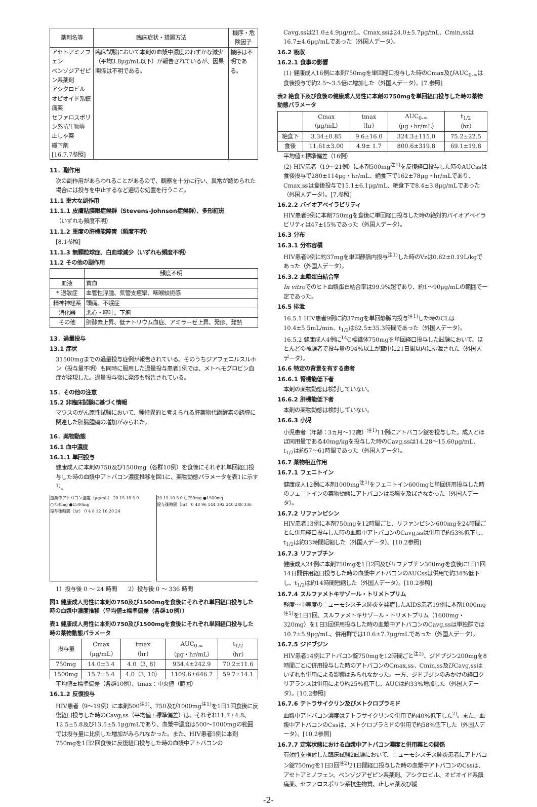| 薬剤名等 | 臨床症状・措置方法 | 機序・危険因子 |
| --- | --- | --- |
| アセトアミノフェン ベンゾジアゼピン系薬剤 アシクロビル オピオイド系鎮痛薬 セファロスポリン系抗生物質 止しゃ薬 緩下剤 [16.7.7参照] | 臨床試験において本剤の血漿中濃度のわずかな減少（平均3.8μg/mL以下）が報告されているが、因果関係は不明である。 | 機序は不明である。 |
11．副作用
次の副作用があらわれることがあるので、観察を十分に行い、異常が認められた場合には投与を中止するなど適切な処置を行うこと。
11.1 重大な副作用
11.1.1 皮膚粘膜眼症候群（Stevens-Johnson症候群）、多形紅斑
（いずれも頻度不明）
11.1.2 重度の肝機能障害（頻度不明）
[8.1参照]
11.1.3 無顆粒球症、白血球減少（いずれも頻度不明）
11.2 その他の副作用
| | 頻度不明 |
| --- | --- |
| 血液 | 貧血 |
| * 過敏症 | 血管性浮腫、気管支痙攣、咽喉絞扼感 |
| 精神神経系 | 頭痛、不眠症 |
| 消化器 | 悪心・嘔吐、下痢 |
| その他 | 肝酵素上昇、低ナトリウム血症、アミラーゼ上昇、発疹、発熱 |
13．過量投与
13.1 症状
31500mgまでの過量投与症例が報告されている。そのうちジアフェニルスルホン（投与量不明）も同時に服用した過量投与患者1例では、メトヘモグロビン血症が発現した。過量投与後に発疹も報告されている。
15．その他の注意
15.2 非臨床試験に基づく情報
マウスのがん原性試験において、種特異的と考えられる肝薬物代謝酵素の誘導に関連した肝臓腫瘍の増加がみられた。
16．薬物動態
16.1 血中濃度
16.1.1 単回投与
健康成人に本剤の750及び1500mg（各群10例）を食後にそれぞれ単回経口投与した時の血漿中アトバコン濃度推移を図1に、薬物動態パラメータを表1に示す<sup>1)</sup>。
血漿中アトバコン濃度（μg/mL） 20 15 10 5 0 ○750mg ●1500mg
投与後時間（hr） 0 4 8 12 16 20 24
20 15 10 5 0 ○750mg ●1500mg
投与後時間（hr） 0 48 96 144 192 240 288 336
1）投与後 0 ～ 24 時間　　2）投与後 0 ～ 336 時間
図1 健康成人男性に本剤の750及び1500mgを食後にそれぞれ単回経口投与した時の血漿中濃度推移（平均値±標準偏差（各群10例））
表1 健康成人男性に本剤の750及び1500mgを食後にそれぞれ単回経口投与した時の薬物動態パラメータ
| 投与量 | Cmax （μg/mL） | tmax （hr） | AUC<sub>0-∞</sub> （μg・hr/mL） | t<sub>1/2</sub> （hr） |
| --- | --- | --- | --- | --- |
| 750mg | 14.0±3.4 | 4.0（3, 8） | 934.4±242.9 | 70.2±11.6 |
| 1500mg | 15.7±5.4 | 4.0（3, 10） | 1109.6±646.7 | 59.7±14.1 |
平均値±標準偏差（各群10例）、tmax：中央値（範囲）
16.1.2 反復投与
HIV患者（9～19例）に本剤500<sup>注1)</sup>、750及び1000mg<sup>注1)</sup>を1日1回食後に反復経口投与した時のCavg,ss（平均値±標準偏差）は、それぞれ11.7±4.8、12.5±5.8及び13.5±5.1μg/mLであり、血漿中濃度は500～1000mgの範囲では投与量に比例した増加がみられなかった。また、HIV患者5例に本剤750mgを1日2回食後に反復経口投与した時の血漿中アトバコンの
Cavg,ssは21.0±4.9μg/mL、Cmax,ssは24.0±5.7μg/mL、Cmin,ssは16.7±4.6μg/mLであった（外国人データ）。
16.2 吸収
16.2.1 食事の影響
(1) 健康成人16例に本剤750mgを単回経口投与した時のCmax及びAUC<sub>0-∞</sub>は食後投与で約2.5～3.5倍に増加した（外国人データ）。[7.参照]
表2 絶食下及び食後の健康成人男性に本剤の750mgを単回経口投与した時の薬物動態パラメータ
| | Cmax （μg/mL） | tmax （hr） | AUC<sub>0-∞</sub> （μg・hr/mL） | t<sub>1/2</sub> （hr） |
| --- | --- | --- | --- | --- |
| 絶食下 | 3.34±0.85 | 9.6±16.0 | 324.3±115.0 | 75.2±22.5 |
| 食後 | 11.61±3.00 | 4.9± 1.7 | 800.6±319.8 | 69.1±19.8 |
平均値±標準偏差（16例）
(2) HIV患者（19～21例）に本剤500mg<sup>注1)</sup>を反復経口投与した時のAUCssは食後投与で280±114μg・hr/mL、絶食下で162±78μg・hr/mLであり、Cmax,ssは食後投与で15.1±6.1μg/mL、絶食下で8.4±3.8μg/mLであった（外国人データ）。[7.参照]
16.2.2 バイオアベイラビリティ
HIV患者9例に本剤750mgを食後に単回経口投与した時の絶対的バイオアベイラビリティは47±15%であった（外国人データ）。
16.3 分布
16.3.1 分布容積
HIV患者9例に約37mgを単回静脈内投与<sup>注1)</sup>した時のVzは0.62±0.19L/kgであった（外国人データ）。
16.3.2 血漿蛋白結合率
In vitroでのヒト血漿蛋白結合率は99.9%超であり、約1～90μg/mLの範囲で一定であった。
16.5 排泄
16.5.1 HIV患者9例に約37mgを単回静脈内投与<sup>注1)</sup>した時のCLは10.4±5.5mL/min、t<sub>1/2</sub>は62.5±35.3時間であった（外国人データ）。
16.5.2 健康成人4例に<sup>14</sup>C標識体750mgを単回経口投与した試験において、ほとんどの被験者で投与量の94%以上が糞中に21日間以内に排泄された（外国人データ）。
16.6 特定の背景を有する患者
16.6.1 腎機能低下者
本剤の薬物動態は検討していない。
16.6.2 肝機能低下者
本剤の薬物動態は検討していない。
16.6.3 小児
小児患者（年齢：3ヵ月～12歳）<sup>注1)</sup>11例にアトバコン錠を投与した。成人とほぼ同用量である40mg/kgを投与した時のCavg,ssは14.28～15.60μg/mL、t<sub>1/2</sub>は約57～61時間であった（外国人データ）。
16.7 薬物相互作用
16.7.1 フェニトイン
健康成人12例に本剤1000mg<sup>注1)</sup>をフェニトイン600mgと単回併用投与した時のフェニトインの薬物動態にアトバコンは影響を及ぼさなかった（外国人データ）。
16.7.2 リファンピシン
HIV患者13例に本剤750mgを12時間ごと、リファンピシン600mgを24時間ごとに併用経口投与した時の血漿中アトバコンのCavg,ssは併用で約53%低下し、t<sub>1/2</sub>は約33時間短縮した（外国人データ）。[10.2参照]
16.7.3 リファブチン
健康成人24例に本剤750mgを1日2回及びリファブチン300mgを食後に1日1回14日間併用経口投与した時の血漿中アトバコンのAUCssは併用で約34%低下し、t<sub>1/2</sub>は約14時間短縮した（外国人データ）。[10.2参照]
16.7.4 スルファメトキサゾール・トリメトプリム
軽度～中等度のニューモシスチス肺炎を発症したAIDS患者19例に本剤1000mg<sup>注1)</sup>を1日1回、スルファメトキサゾール・トリメトプリム（1600mg・320mg）を1日3回併用投与した時の血漿中アトバコンのCavg,ssは単独群では10.7±5.9μg/mL、併用群では10.6±7.7μg/mLであった（外国人データ）。
16.7.5 ジドブジン
HIV患者14例にアトバコン錠750mgを12時間ごと<sup>注2)</sup>、ジドブジン200mgを8時間ごとに併用投与した時のアトバコンのCmax,ss、Cmin,ss及びCavg,ssはいずれも併用による影響はみられなかった。一方、ジドブジンのみかけの経口クリアランスは併用により約25%低下し、AUCは約33%増加した（外国人データ）。[10.2参照]
16.7.6 テトラサイクリン及びメトクロプラミド
血漿中アトバコン濃度はテトラサイクリンの併用で約40%低下した<sup>2)</sup>。また、血漿中アトバコンのCssは、メトクロプラミドの併用で約58%低下した（外国人データ）。[10.2参照]
16.7.7 定常状態における血漿中アトバコン濃度と併用薬との関係
有効性を検討した臨床試験2試験において、ニューモシスチス肺炎患者にアトバコン錠750mgを1日3回<sup>注2)</sup>21日間経口投与した時の血漿中アトバコンのCssは、アセトアミノフェン、ベンゾジアゼピン系薬剤、アシクロビル、オピオイド系鎮痛薬、セファロスポリン系抗生物質、止しゃ薬及び緩
-2-